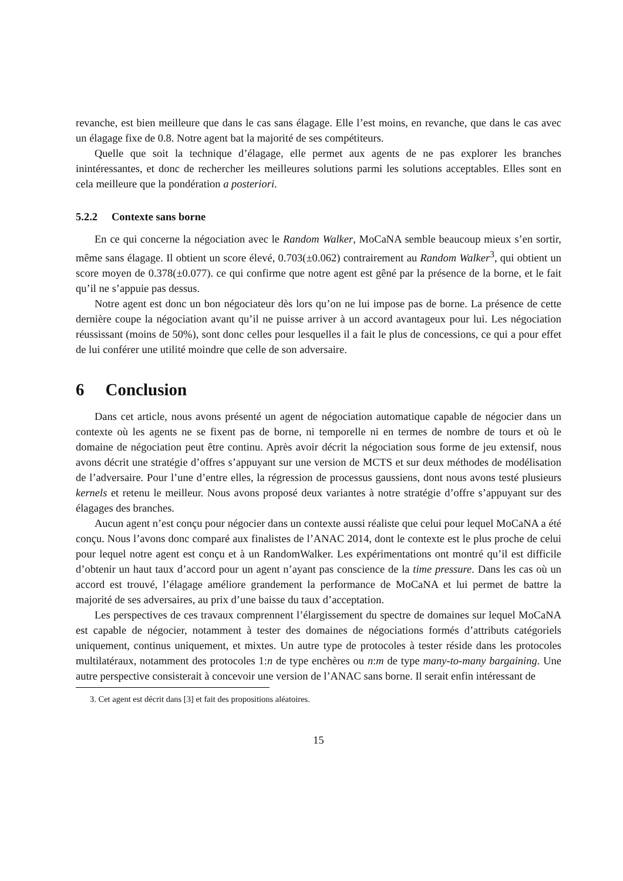revanche, est bien meilleure que dans le cas sans élagage. Elle l’est moins, en revanche, que dans le cas avec un élagage fixe de 0.8. Notre agent bat la majorité de ses compétiteurs.
Quelle que soit la technique d’élagage, elle permet aux agents de ne pas explorer les branches inintéressantes, et donc de rechercher les meilleures solutions parmi les solutions acceptables. Elles sont en cela meilleure que la pondération a posteriori.
5.2.2 Contexte sans borne
En ce qui concerne la négociation avec le Random Walker, MoCaNA semble beaucoup mieux s’en sortir, même sans élagage. Il obtient un score élevé, 0.703(±0.062) contrairement au Random Walker<sup>3</sup>, qui obtient un score moyen de 0.378(±0.077). ce qui confirme que notre agent est gêné par la présence de la borne, et le fait qu’il ne s’appuie pas dessus.
Notre agent est donc un bon négociateur dès lors qu’on ne lui impose pas de borne. La présence de cette dernière coupe la négociation avant qu’il ne puisse arriver à un accord avantageux pour lui. Les négociation réussissant (moins de 50%), sont donc celles pour lesquelles il a fait le plus de concessions, ce qui a pour effet de lui conférer une utilité moindre que celle de son adversaire.
6 Conclusion
Dans cet article, nous avons présenté un agent de négociation automatique capable de négocier dans un contexte où les agents ne se fixent pas de borne, ni temporelle ni en termes de nombre de tours et où le domaine de négociation peut être continu. Après avoir décrit la négociation sous forme de jeu extensif, nous avons décrit une stratégie d’offres s’appuyant sur une version de MCTS et sur deux méthodes de modélisation de l’adversaire. Pour l’une d’entre elles, la régression de processus gaussiens, dont nous avons testé plusieurs kernels et retenu le meilleur. Nous avons proposé deux variantes à notre stratégie d’offre s’appuyant sur des élagages des branches.
Aucun agent n’est conçu pour négocier dans un contexte aussi réaliste que celui pour lequel MoCaNA a été conçu. Nous l’avons donc comparé aux finalistes de l’ANAC 2014, dont le contexte est le plus proche de celui pour lequel notre agent est conçu et à un RandomWalker. Les expérimentations ont montré qu’il est difficile d’obtenir un haut taux d’accord pour un agent n’ayant pas conscience de la time pressure. Dans les cas où un accord est trouvé, l’élagage améliore grandement la performance de MoCaNA et lui permet de battre la majorité de ses adversaires, au prix d’une baisse du taux d’acceptation.
Les perspectives de ces travaux comprennent l’élargissement du spectre de domaines sur lequel MoCaNA est capable de négocier, notamment à tester des domaines de négociations formés d’attributs catégoriels uniquement, continus uniquement, et mixtes. Un autre type de protocoles à tester réside dans les protocoles multilatéraux, notamment des protocoles 1:n de type enchères ou n:m de type many-to-many bargaining. Une autre perspective consisterait à concevoir une version de l’ANAC sans borne. Il serait enfin intéressant de
3. Cet agent est décrit dans [3] et fait des propositions aléatoires.
15